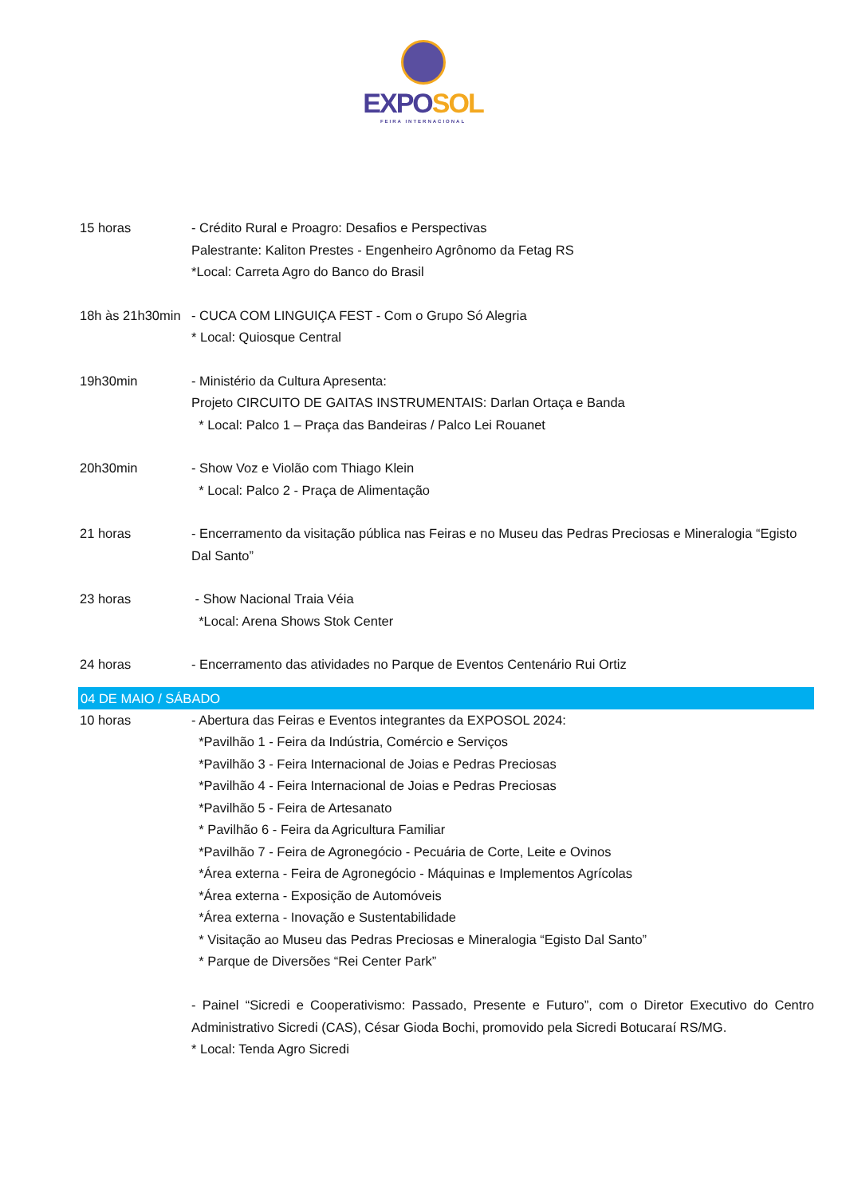EXPO SOL
FEIRA INTERNACIONAL
15 horas - Crédito Rural e Proagro: Desafios e Perspectivas
Palestrante: Kaliton Prestes - Engenheiro Agrônomo da Fetag RS
*Local: Carreta Agro do Banco do Brasil
18h às 21h30min
- CUCA COM LINGUIÇA FEST - Com o Grupo Só Alegria
* Local: Quiosque Central
19h30min - Ministério da Cultura Apresenta:
Projeto CIRCUITO DE GAITAS INSTRUMENTAIS: Darlan Ortaça e Banda
* Local: Palco 1 – Praça das Bandeiras / Palco Lei Rouanet
20h30min - Show Voz e Violão com Thiago Klein
* Local: Palco 2 - Praça de Alimentação
21 horas - Encerramento da visitação pública nas Feiras e no Museu das Pedras Preciosas e Mineralogia “Egisto Dal Santo”
23 horas - Show Nacional Traia Véia
*Local: Arena Shows Stok Center
24 horas - Encerramento das atividades no Parque de Eventos Centenário Rui Ortiz
04 DE MAIO / SÁBADO
10 horas - Abertura das Feiras e Eventos integrantes da EXPOSOL 2024:
*Pavilhão 1 - Feira da Indústria, Comércio e Serviços
*Pavilhão 3 - Feira Internacional de Joias e Pedras Preciosas
*Pavilhão 4 - Feira Internacional de Joias e Pedras Preciosas
*Pavilhão 5 - Feira de Artesanato
* Pavilhão 6 - Feira da Agricultura Familiar
*Pavilhão 7 - Feira de Agronegócio - Pecuária de Corte, Leite e Ovinos
*Área externa - Feira de Agronegócio - Máquinas e Implementos Agrícolas
*Área externa - Exposição de Automóveis
*Área externa - Inovação e Sustentabilidade
* Visitação ao Museu das Pedras Preciosas e Mineralogia “Egisto Dal Santo”
* Parque de Diversões “Rei Center Park”
- Painel “Sicredi e Cooperativismo: Passado, Presente e Futuro”, com o Diretor Executivo do Centro Administrativo Sicredi (CAS), César Gioda Bochi, promovido pela Sicredi Botucaraí RS/MG.
* Local: Tenda Agro Sicredi